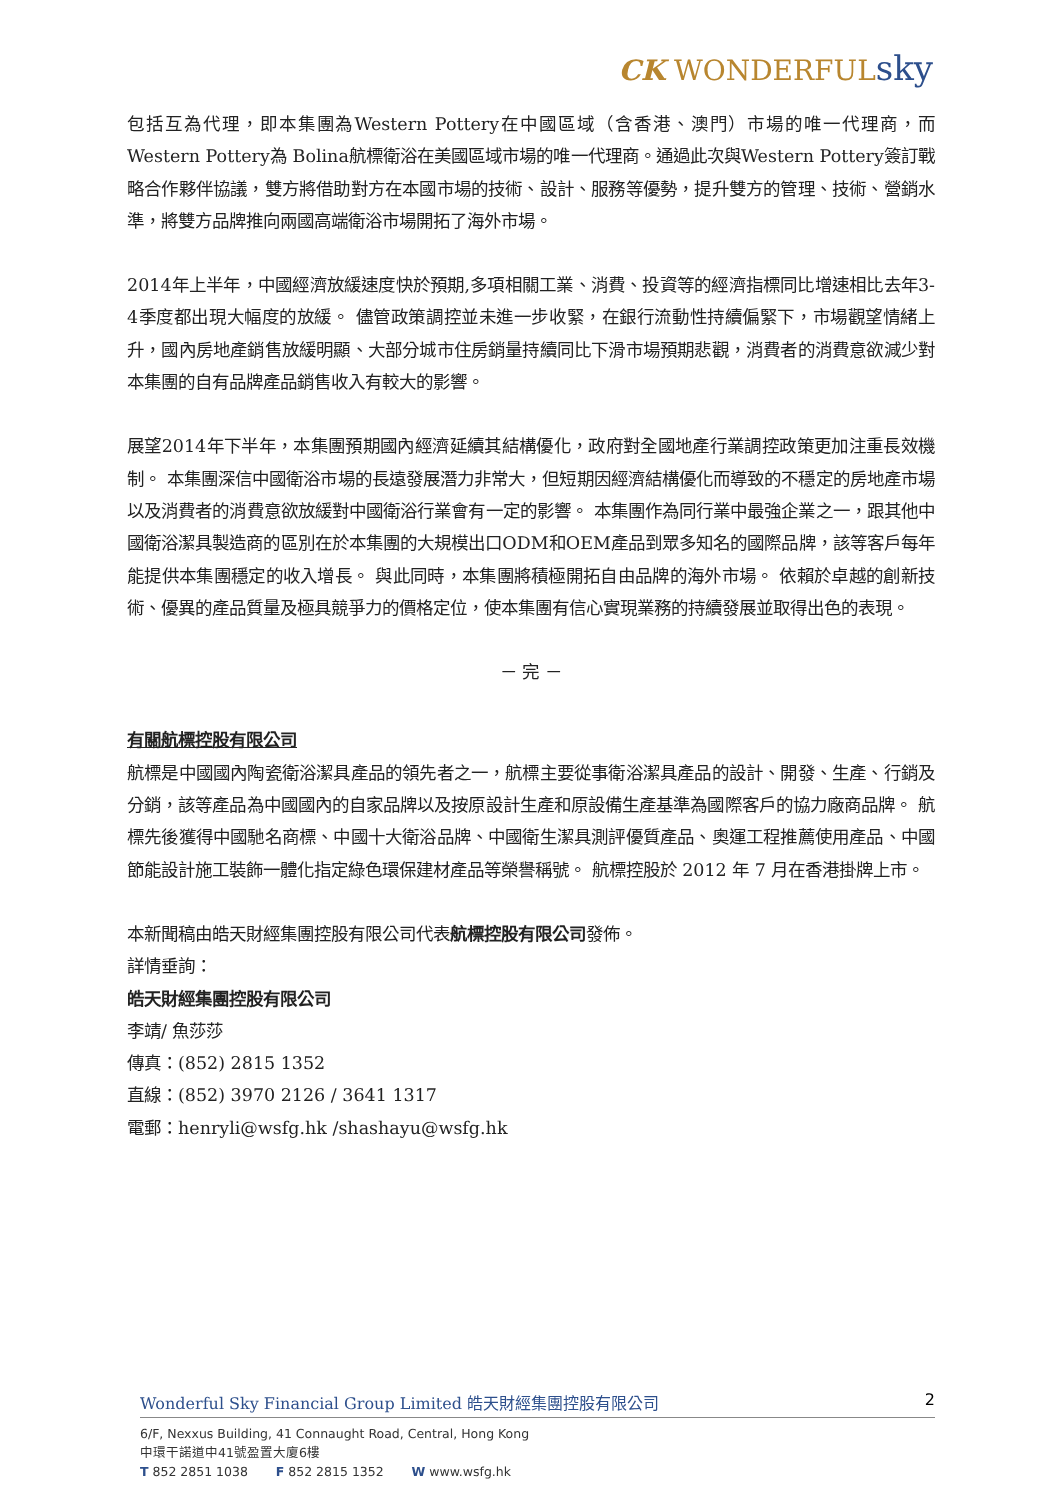CK WONDERFULsky
包括互為代理，即本集團為Western Pottery在中國區域（含香港、澳門）市場的唯一代理商，而Western Pottery為 Bolina航標衛浴在美國區域市場的唯一代理商。通過此次與Western Pottery簽訂戰略合作夥伴協議，雙方將借助對方在本國市場的技術、設計、服務等優勢，提升雙方的管理、技術、營銷水準，將雙方品牌推向兩國高端衛浴市場開拓了海外市場。
2014年上半年，中國經濟放緩速度快於預期,多項相關工業、消費、投資等的經濟指標同比增速相比去年3-4季度都出現大幅度的放緩。 儘管政策調控並未進一步收緊，在銀行流動性持續偏緊下，市場觀望情緒上升，國內房地產銷售放緩明顯、大部分城市住房銷量持續同比下滑市場預期悲觀，消費者的消費意欲減少對本集團的自有品牌產品銷售收入有較大的影響。
展望2014年下半年，本集團預期國內經濟延續其結構優化，政府對全國地產行業調控政策更加注重長效機制。 本集團深信中國衛浴市場的長遠發展潛力非常大，但短期因經濟結構優化而導致的不穩定的房地產市場以及消費者的消費意欲放緩對中國衛浴行業會有一定的影響。 本集團作為同行業中最強企業之一，跟其他中國衛浴潔具製造商的區別在於本集團的大規模出口ODM和OEM產品到眾多知名的國際品牌，該等客戶每年能提供本集團穩定的收入增長。 與此同時，本集團將積極開拓自由品牌的海外市場。 依賴於卓越的創新技術、優異的產品質量及極具競爭力的價格定位，使本集團有信心實現業務的持續發展並取得出色的表現。
－ 完 －
有關航標控股有限公司
航標是中國國內陶瓷衛浴潔具產品的領先者之一，航標主要從事衛浴潔具產品的設計、開發、生產、行銷及分銷，該等產品為中國國內的自家品牌以及按原設計生產和原設備生產基準為國際客戶的協力廠商品牌。 航標先後獲得中國馳名商標、中國十大衛浴品牌、中國衛生潔具測評優質產品、奧運工程推薦使用產品、中國節能設計施工裝飾一體化指定綠色環保建材產品等榮譽稱號。 航標控股於 2012 年 7 月在香港掛牌上市。
本新聞稿由皓天財經集團控股有限公司代表航標控股有限公司發佈。
詳情垂詢：
皓天財經集團控股有限公司
李靖/ 魚莎莎
傳真：(852) 2815 1352
直線：(852) 3970 2126 / 3641 1317
電郵：henryli@wsfg.hk /shashayu@wsfg.hk
Wonderful Sky Financial Group Limited 皓天財經集團控股有限公司 2
6/F, Nexxus Building, 41 Connaught Road, Central, Hong Kong
中環干諾道中41號盈置大廈6樓
T 852 2851 1038 F 852 2815 1352 W www.wsfg.hk